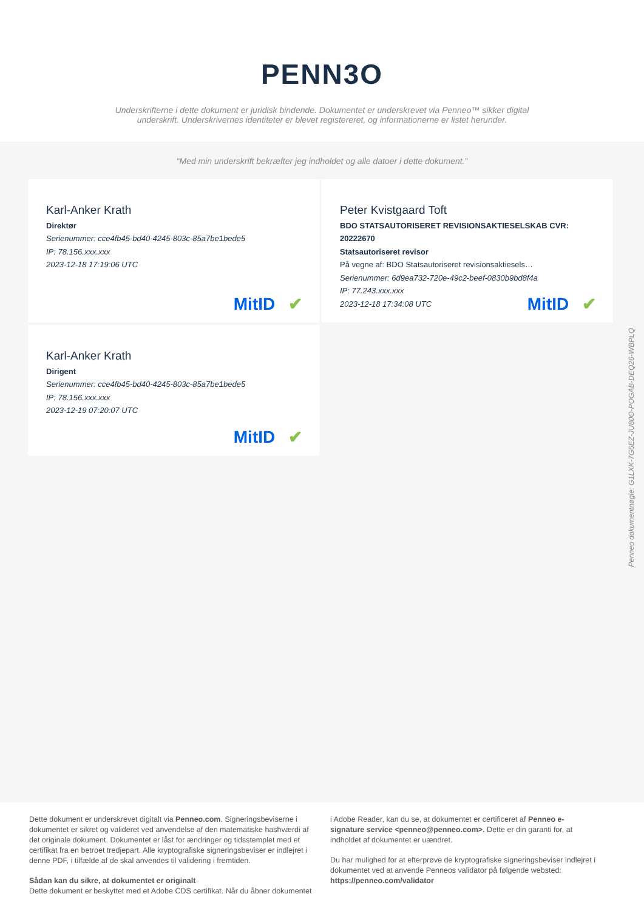PENN3O
Underskrifterne i dette dokument er juridisk bindende. Dokumentet er underskrevet via Penneo™ sikker digital underskrift. Underskrivernes identiteter er blevet registereret, og informationerne er listet herunder.
“Med min underskrift bekræfter jeg indholdet og alle datoer i dette dokument.”
Karl-Anker Krath
Direktør
Serienummer: cce4fb45-bd40-4245-803c-85a7be1bede5
IP: 78.156.xxx.xxx
2023-12-18 17:19:06 UTC
MitID ✔
Peter Kvistgaard Toft
BDO STATSAUTORISERET REVISIONSAKTIESELSKAB CVR: 20222670
Statsautoriseret revisor
På vegne af: BDO Statsautoriseret revisionsaktiesels…
Serienummer: 6d9ea732-720e-49c2-beef-0830b9bd8f4a
IP: 77.243.xxx.xxx
2023-12-18 17:34:08 UTC
MitID ✔
Karl-Anker Krath
Dirigent
Serienummer: cce4fb45-bd40-4245-803c-85a7be1bede5
IP: 78.156.xxx.xxx
2023-12-19 07:20:07 UTC
MitID ✔
Penneo dokumentnøgle: G1LXK-7G6EZ-JU80O-POGAB-DEQ26-WBPLQ
Dette dokument er underskrevet digitalt via Penneo.com. Signeringsbeviserne i dokumentet er sikret og valideret ved anvendelse af den matematiske hashværdi af det originale dokument. Dokumentet er låst for ændringer og tidsstemplet med et certifikat fra en betroet tredjepart. Alle kryptografiske signeringsbeviser er indlejret i denne PDF, i tilfælde af de skal anvendes til validering i fremtiden.
Sådan kan du sikre, at dokumentet er originalt
Dette dokument er beskyttet med et Adobe CDS certifikat. Når du åbner dokumentet
i Adobe Reader, kan du se, at dokumentet er certificeret af Penneo e-signature service <penneo@penneo.com>. Dette er din garanti for, at indholdet af dokumentet er uændret.
Du har mulighed for at efterprøve de kryptografiske signeringsbeviser indlejret i dokumentet ved at anvende Penneos validator på følgende websted: https://penneo.com/validator